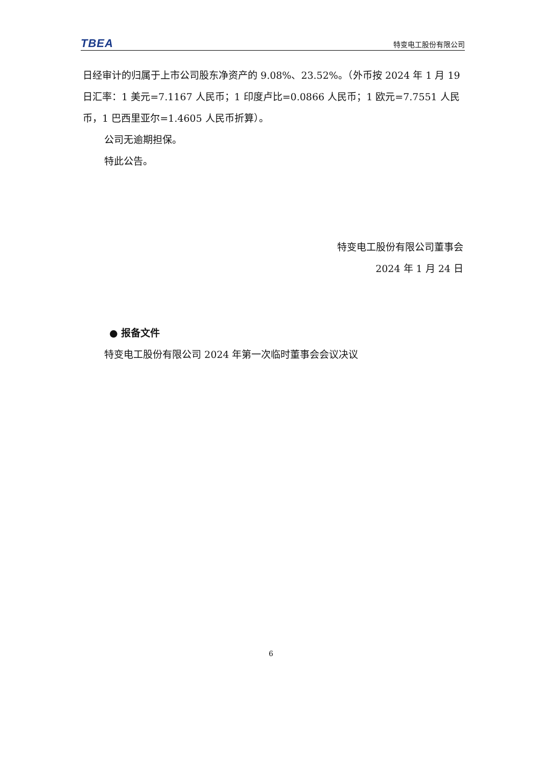TBEA 特变电工股份有限公司
日经审计的归属于上市公司股东净资产的 9.08%、23.52%。（外币按 2024 年 1 月 19 日汇率：1 美元=7.1167 人民币；1 印度卢比=0.0866 人民币；1 欧元=7.7551 人民币，1 巴西里亚尔=1.4605 人民币折算）。
公司无逾期担保。
特此公告。
特变电工股份有限公司董事会
2024 年 1 月 24 日
● 报备文件
特变电工股份有限公司 2024 年第一次临时董事会会议决议
6